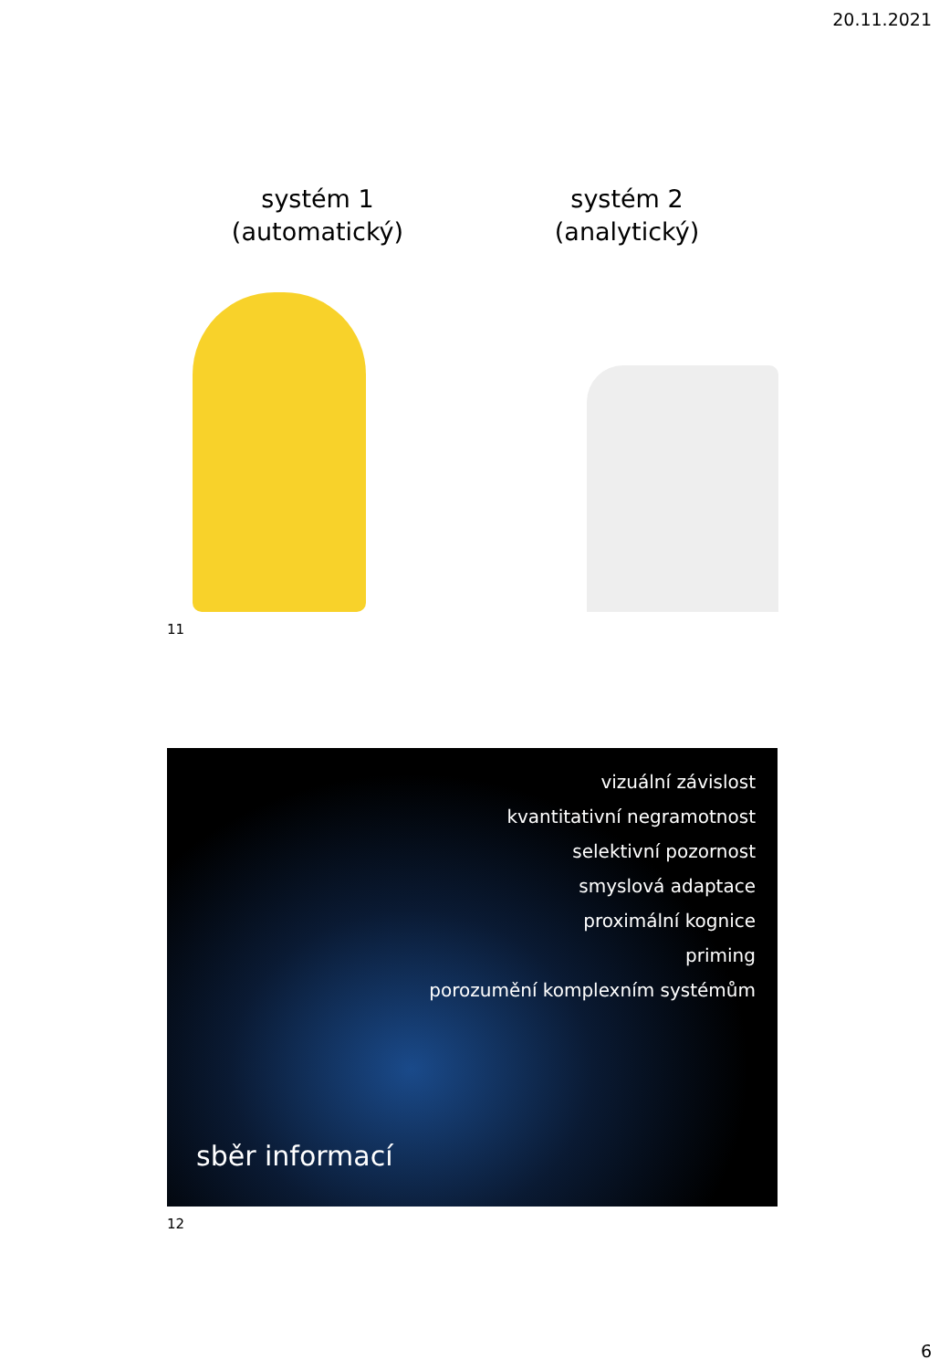20.11.2021
systém 1
(automatický)
systém 2
(analytický)
11
vizuální závislost
kvantitativní negramotnost
selektivní pozornost
smyslová adaptace
proximální kognice
priming
porozumění komplexním systémům
sběr informací
12
6